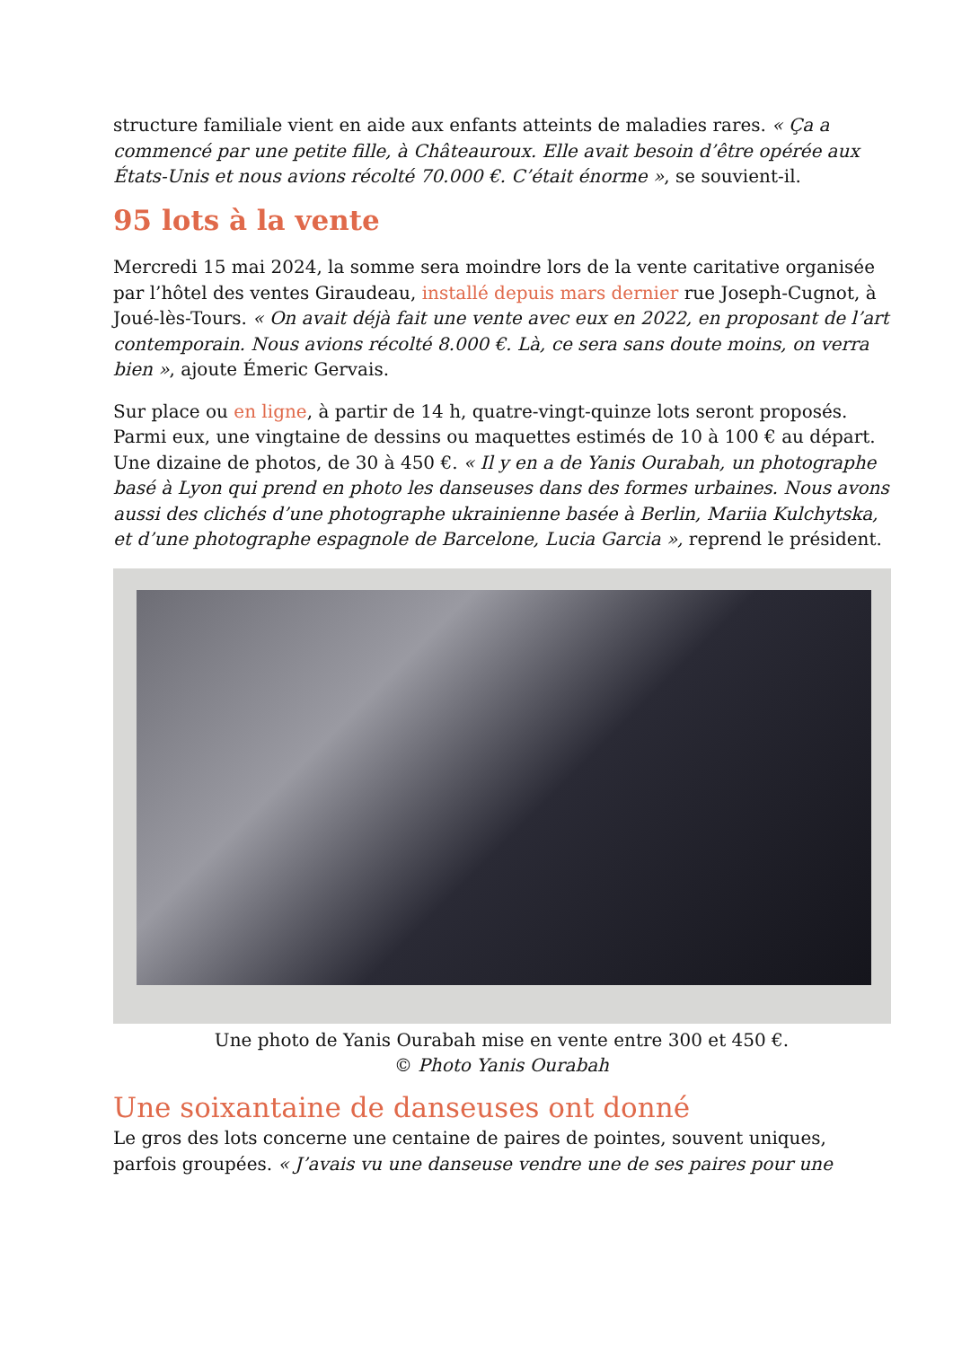structure familiale vient en aide aux enfants atteints de maladies rares. « Ça a commencé par une petite fille, à Châteauroux. Elle avait besoin d’être opérée aux États-Unis et nous avions récolté 70.000 €. C’était énorme », se souvient-il.
95 lots à la vente
Mercredi 15 mai 2024, la somme sera moindre lors de la vente caritative organisée par l’hôtel des ventes Giraudeau, installé depuis mars dernier rue Joseph-Cugnot, à Joué-lès-Tours. « On avait déjà fait une vente avec eux en 2022, en proposant de l’art contemporain. Nous avions récolté 8.000 €. Là, ce sera sans doute moins, on verra bien », ajoute Émeric Gervais.
Sur place ou en ligne, à partir de 14 h, quatre-vingt-quinze lots seront proposés. Parmi eux, une vingtaine de dessins ou maquettes estimés de 10 à 100 € au départ. Une dizaine de photos, de 30 à 450 €. « Il y en a de Yanis Ourabah, un photographe basé à Lyon qui prend en photo les danseuses dans des formes urbaines. Nous avons aussi des clichés d’une photographe ukrainienne basée à Berlin, Mariia Kulchytska, et d’une photographe espagnole de Barcelone, Lucia Garcia », reprend le président.
Une photo de Yanis Ourabah mise en vente entre 300 et 450 €.
© Photo Yanis Ourabah
Une soixantaine de danseuses ont donné
Le gros des lots concerne une centaine de paires de pointes, souvent uniques, parfois groupées. « J’avais vu une danseuse vendre une de ses paires pour une